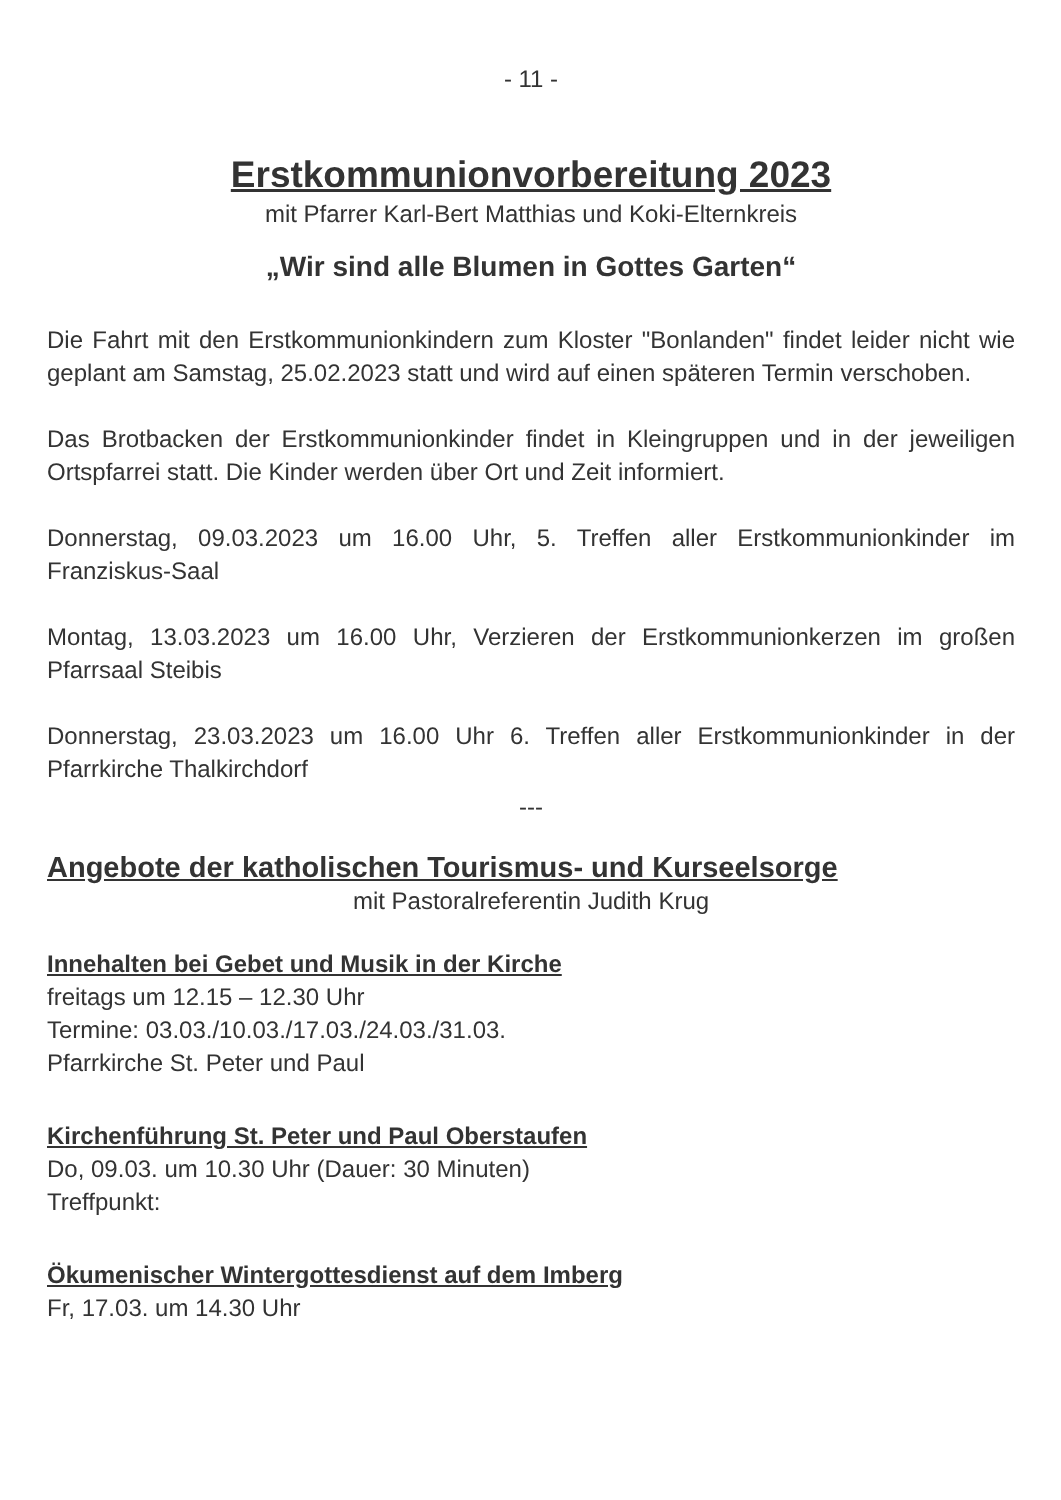- 11 -
Erstkommunionvorbereitung 2023
mit Pfarrer Karl-Bert Matthias und Koki-Elternkreis
„Wir sind alle Blumen in Gottes Garten“
Die Fahrt mit den Erstkommunionkindern zum Kloster "Bonlanden" findet leider nicht wie geplant am Samstag, 25.02.2023 statt und wird auf einen späteren Termin verschoben.
Das Brotbacken der Erstkommunionkinder findet in Kleingruppen und in der jeweiligen Ortspfarrei statt. Die Kinder werden über Ort und Zeit informiert.
Donnerstag, 09.03.2023 um 16.00 Uhr, 5. Treffen aller Erstkommunionkinder im Franziskus-Saal
Montag, 13.03.2023 um 16.00 Uhr, Verzieren der Erstkommunionkerzen im großen Pfarrsaal Steibis
Donnerstag, 23.03.2023 um 16.00 Uhr 6. Treffen aller Erstkommunionkinder in der Pfarrkirche Thalkirchdorf
---
Angebote der katholischen Tourismus- und Kurseelsorge
mit Pastoralreferentin Judith Krug
Innehalten bei Gebet und Musik in der Kirche
freitags um 12.15 – 12.30 Uhr
Termine: 03.03./10.03./17.03./24.03./31.03.
Pfarrkirche St. Peter und Paul
Kirchenführung St. Peter und Paul Oberstaufen
Do, 09.03. um 10.30 Uhr (Dauer: 30 Minuten)
Treffpunkt:
Ökumenischer Wintergottesdienst auf dem Imberg
Fr, 17.03. um 14.30 Uhr